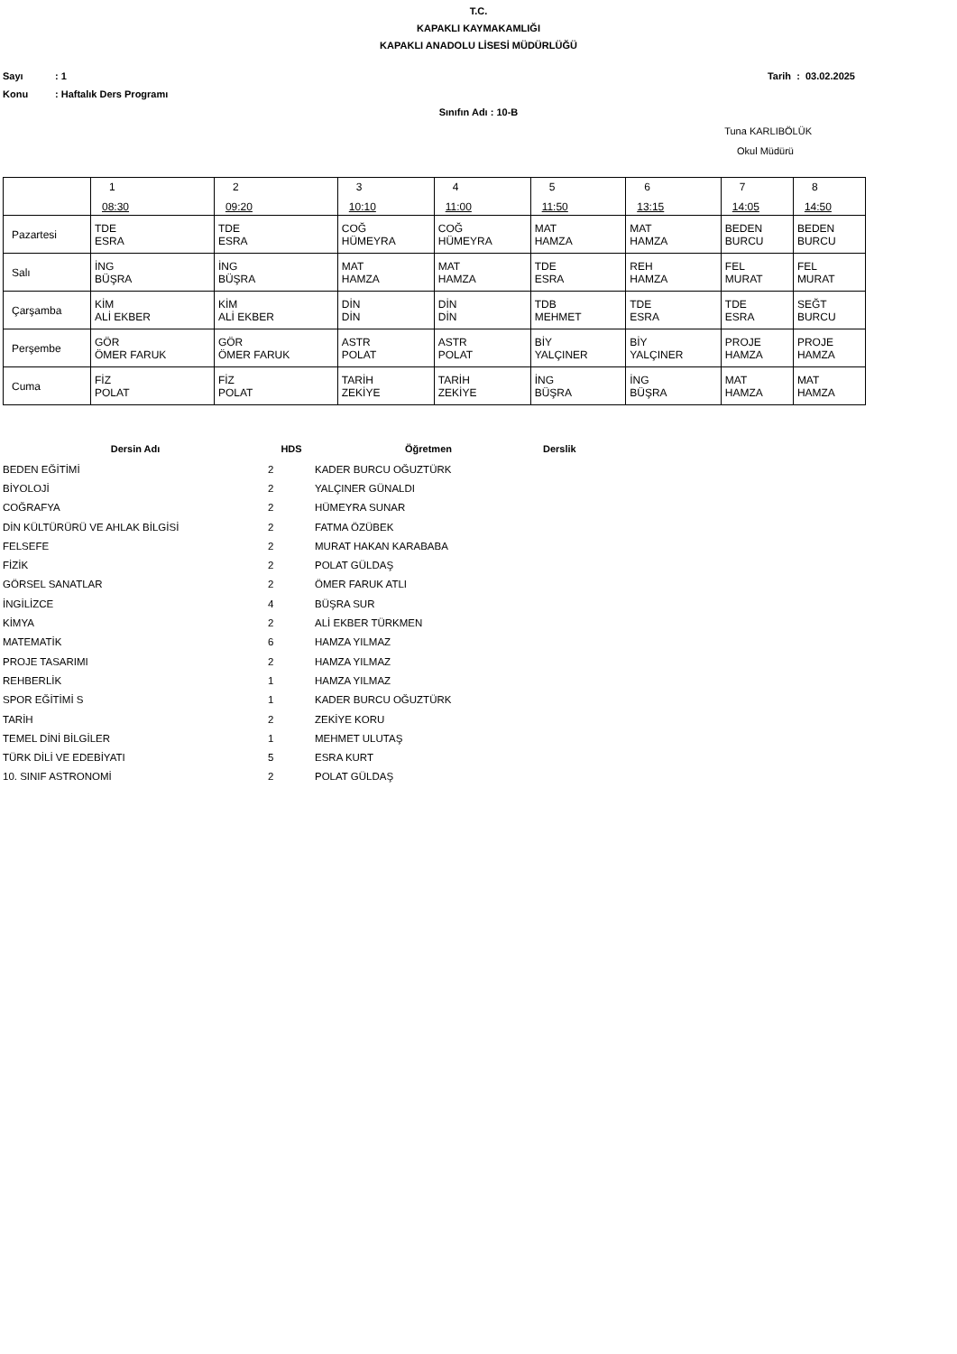T.C.
KAPAKLI KAYMAKAMLIĞI
KAPAKLI ANADOLU LİSESİ MÜDÜRLÜĞÜ
Sayı: 1 Tarih : 03.02.2025
Konu: Haftalık Ders Programı
Sınıfın Adı : 10-B
Tuna KARLIBÖLÜK
Okul Müdürü
| | 1 08:30 | 2 09:20 | 3 10:10 | 4 11:00 | 5 11:50 | 6 13:15 | 7 14:05 | 8 14:50 |
| --- | --- | --- | --- | --- | --- | --- | --- | --- |
| Pazartesi | TDE ESRA | TDE ESRA | COĞ HÜMEYRA | COĞ HÜMEYRA | MAT HAMZA | MAT HAMZA | BEDEN BURCU | BEDEN BURCU |
| Salı | İNG BÜŞRA | İNG BÜŞRA | MAT HAMZA | MAT HAMZA | TDE ESRA | REH HAMZA | FEL MURAT | FEL MURAT |
| Çarşamba | KİM ALİ EKBER | KİM ALİ EKBER | DİN DİN | DİN DİN | TDB MEHMET | TDE ESRA | TDE ESRA | SEĞT BURCU |
| Perşembe | GÖR ÖMER FARUK | GÖR ÖMER FARUK | ASTR POLAT | ASTR POLAT | BİY YALÇINER | BİY YALÇINER | PROJE HAMZA | PROJE HAMZA |
| Cuma | FİZ POLAT | FİZ POLAT | TARİH ZEKİYE | TARİH ZEKİYE | İNG BÜŞRA | İNG BÜŞRA | MAT HAMZA | MAT HAMZA |
| Dersin Adı | HDS | Öğretmen | Derslik |
| --- | --- | --- | --- |
| BEDEN EĞİTİMİ | 2 | KADER BURCU OĞUZTÜRK | |
| BİYOLOJİ | 2 | YALÇINER GÜNALDI | |
| COĞRAFYA | 2 | HÜMEYRA SUNAR | |
| DİN KÜLTÜRÜRÜ VE AHLAK BİLGİSİ | 2 | FATMA ÖZÜBEK | |
| FELSEFE | 2 | MURAT HAKAN KARABABA | |
| FİZİK | 2 | POLAT GÜLDAŞ | |
| GÖRSEL SANATLAR | 2 | ÖMER FARUK ATLI | |
| İNGİLİZCE | 4 | BÜŞRA SUR | |
| KİMYA | 2 | ALİ EKBER TÜRKMEN | |
| MATEMATİK | 6 | HAMZA YILMAZ | |
| PROJE TASARIMI | 2 | HAMZA YILMAZ | |
| REHBERLİK | 1 | HAMZA YILMAZ | |
| SPOR EĞİTİMİ S | 1 | KADER BURCU OĞUZTÜRK | |
| TARİH | 2 | ZEKİYE KORU | |
| TEMEL DİNİ BİLGİLER | 1 | MEHMET ULUTAŞ | |
| TÜRK DİLİ VE EDEBİYATI | 5 | ESRA KURT | |
| 10. SINIF ASTRONOMİ | 2 | POLAT GÜLDAŞ | |